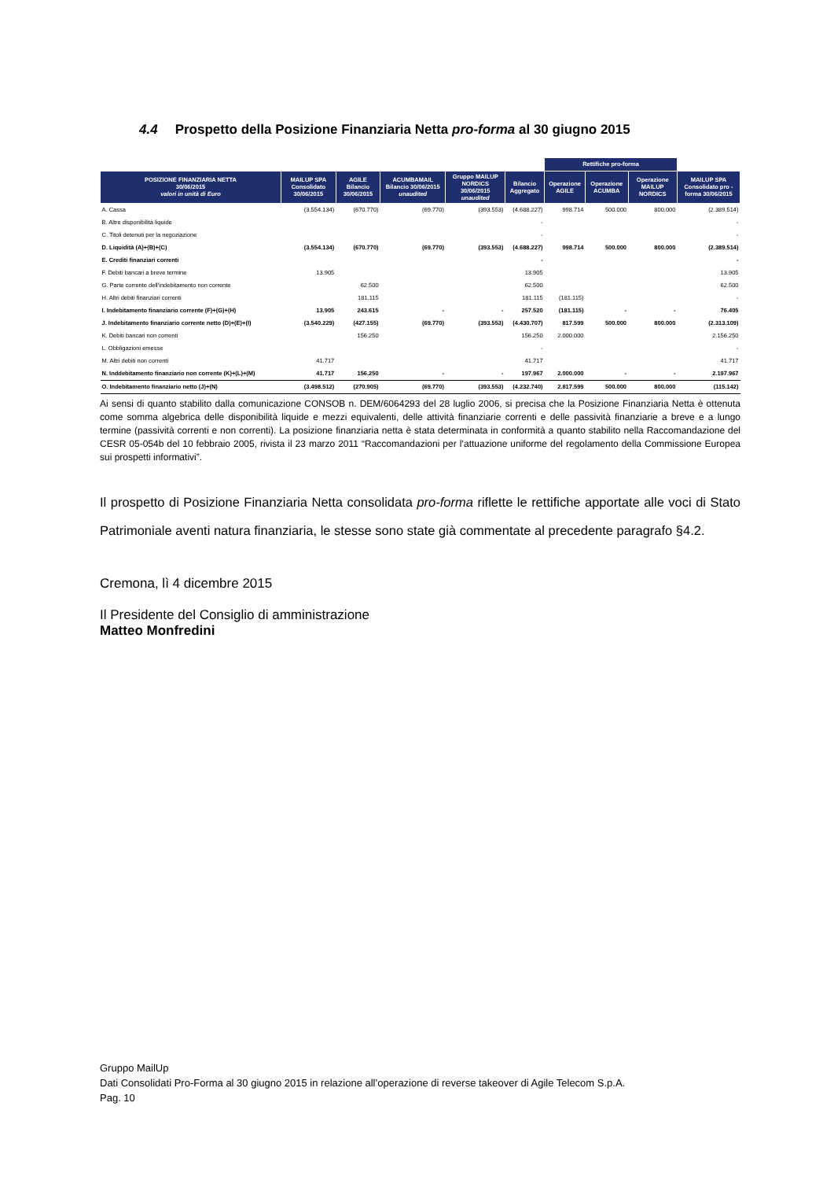4.4 Prospetto della Posizione Finanziaria Netta pro-forma al 30 giugno 2015
| | | | | | | Rettifiche pro-forma | | | |
| POSIZIONE FINANZIARIA NETTA 30/06/2015 valori in unità di Euro | MAILUP SPA Consolidato 30/06/2015 | AGILE Bilancio 30/06/2015 | ACUMBAMAIL Bilancio 30/06/2015 unaudited | Gruppo MAILUP NORDICS 30/06/2015 unaudited | Bilancio Aggregato | Operazione AGILE | Operazione ACUMBA | Operazione MAILUP NORDICS | MAILUP SPA Consolidato pro - forma 30/06/2015 |
| A. Cassa | (3.554.134) | (670.770) | (69.770) | (393.553) | (4.688.227) | 998.714 | 500.000 | 800.000 | (2.389.514) |
| B. Altre disponibilità liquide | | | | | - | | | | - |
| C. Titoli detenuti per la negoziazione | | | | | - | | | | - |
| D. Liquidità (A)+(B)+(C) | (3.554.134) | (670.770) | (69.770) | (393.553) | (4.688.227) | 998.714 | 500.000 | 800.000 | (2.389.514) |
| E. Crediti finanziari correnti | | | | | - | | | | - |
| F. Debiti bancari a breve termine | 13.905 | | | | 13.905 | | | | 13.905 |
| G. Parte corrente dell'indebitamento non corrente | | 62.500 | | | 62.500 | | | | 62.500 |
| H. Altri debiti finanziari correnti | | 181.115 | | | 181.115 | (181.115) | | | - |
| I. Indebitamento finanziario corrente (F)+(G)+(H) | 13.905 | 243.615 | - | - | 257.520 | (181.115) | - | - | 76.405 |
| J. Indebitamento finanziario corrente netto (D)+(E)+(I) | (3.540.229) | (427.155) | (69.770) | (393.553) | (4.430.707) | 817.599 | 500.000 | 800.000 | (2.313.109) |
| K. Debiti bancari non correnti | | 156.250 | | | 156.250 | 2.000.000 | | | 2.156.250 |
| L. Obbligazioni emesse | | | | | - | | | | - |
| M. Altri debiti non correnti | 41.717 | | | | 41.717 | | | | 41.717 |
| N. Inddebitamento finanziario non corrente (K)+(L)+(M) | 41.717 | 156.250 | - | - | 197.967 | 2.000.000 | - | - | 2.197.967 |
| O. Indebitamento finanziario netto (J)+(N) | (3.498.512) | (270.905) | (69.770) | (393.553) | (4.232.740) | 2.817.599 | 500.000 | 800.000 | (115.142) |
Ai sensi di quanto stabilito dalla comunicazione CONSOB n. DEM/6064293 del 28 luglio 2006, si precisa che la Posizione Finanziaria Netta è ottenuta come somma algebrica delle disponibilità liquide e mezzi equivalenti, delle attività finanziarie correnti e delle passività finanziarie a breve e a lungo termine (passività correnti e non correnti). La posizione finanziaria netta è stata determinata in conformità a quanto stabilito nella Raccomandazione del CESR 05-054b del 10 febbraio 2005, rivista il 23 marzo 2011 “Raccomandazioni per l’attuazione uniforme del regolamento della Commissione Europea sui prospetti informativi”.
Il prospetto di Posizione Finanziaria Netta consolidata pro-forma riflette le rettifiche apportate alle voci di Stato Patrimoniale aventi natura finanziaria, le stesse sono state già commentate al precedente paragrafo §4.2.
Cremona, lì 4 dicembre 2015
Il Presidente del Consiglio di amministrazione
Matteo Monfredini
Gruppo MailUp
Dati Consolidati Pro-Forma al 30 giugno 2015 in relazione all’operazione di reverse takeover di Agile Telecom S.p.A.
Pag. 10